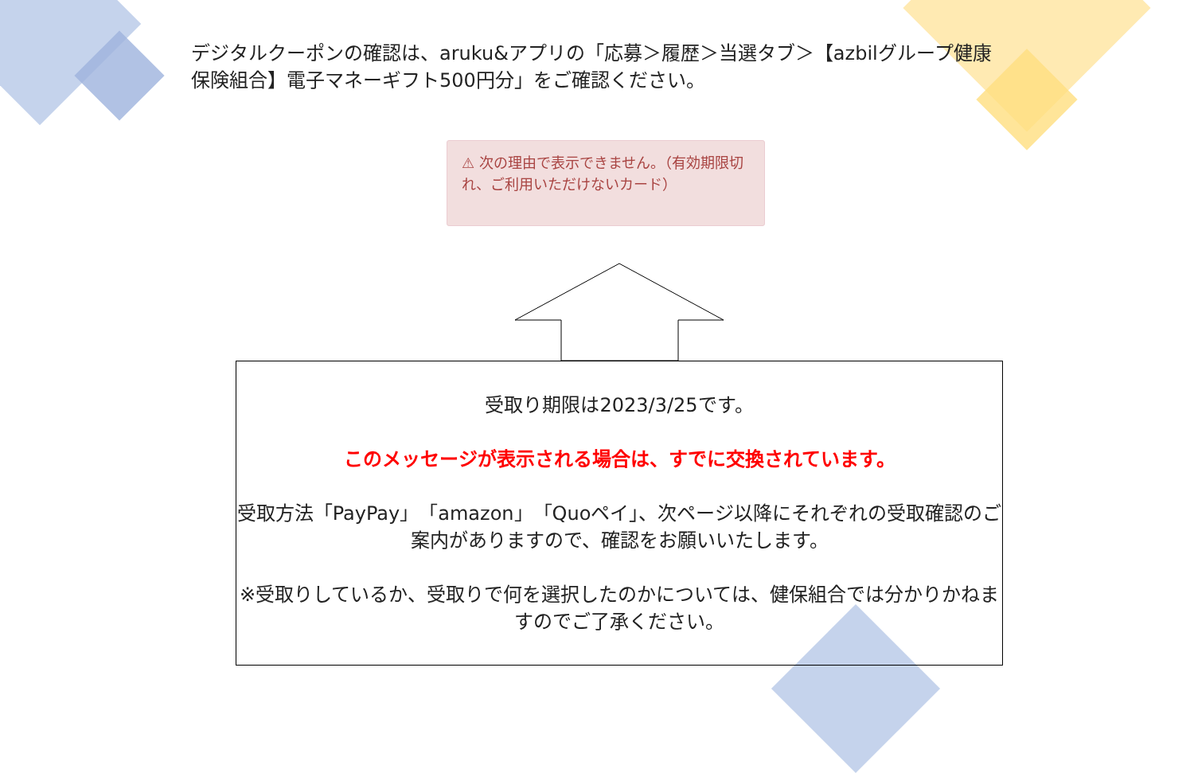デジタルクーポンの確認は、aruku&アプリの「応募＞履歴＞当選タブ＞【azbilグループ健康保険組合】電子マネーギフト500円分」をご確認ください。
⚠ 次の理由で表示できません。（有効期限切れ、ご利用いただけないカード）
受取り期限は2023/3/25です。
このメッセージが表示される場合は、すでに交換されています。
受取方法「PayPay」「amazon」「Quoペイ」、次ページ以降にそれぞれの受取確認のご案内がありますので、確認をお願いいたします。
※受取りしているか、受取りで何を選択したのかについては、健保組合では分かりかねますのでご了承ください。